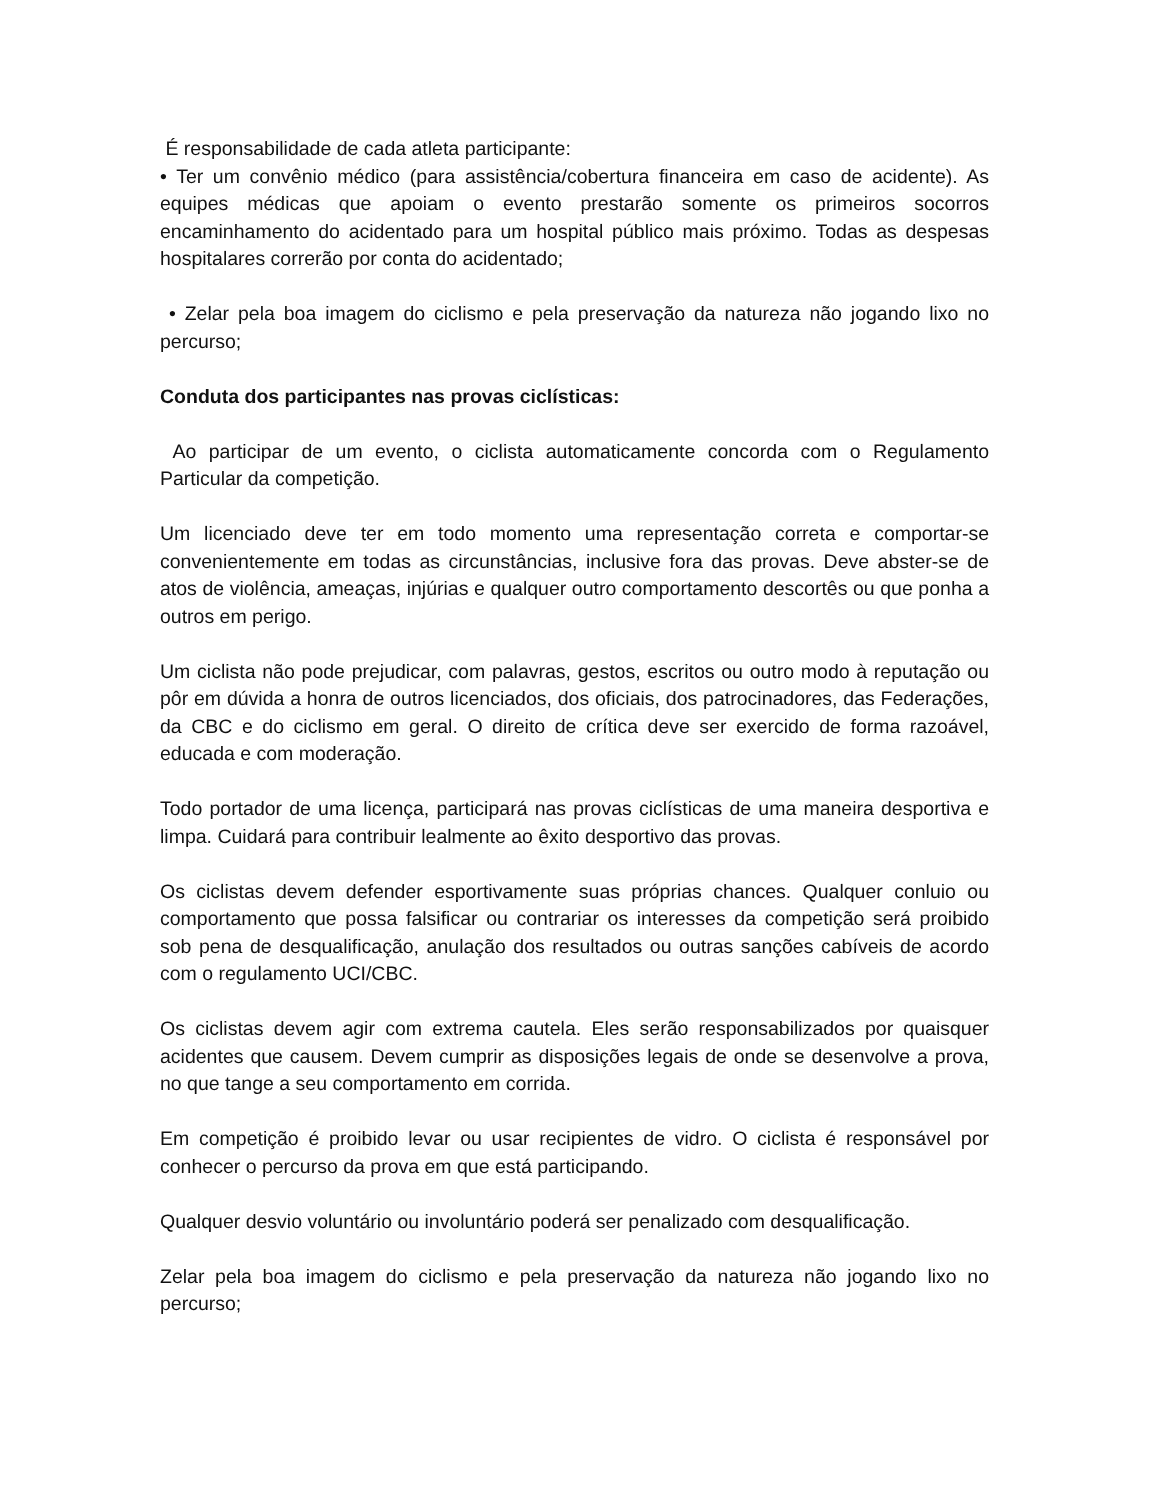É responsabilidade de cada atleta participante:
• Ter um convênio médico (para assistência/cobertura financeira em caso de acidente). As equipes médicas que apoiam o evento prestarão somente os primeiros socorros encaminhamento do acidentado para um hospital público mais próximo. Todas as despesas hospitalares correrão por conta do acidentado;
• Zelar pela boa imagem do ciclismo e pela preservação da natureza não jogando lixo no percurso;
Conduta dos participantes nas provas ciclísticas:
Ao participar de um evento, o ciclista automaticamente concorda com o Regulamento Particular da competição.
Um licenciado deve ter em todo momento uma representação correta e comportar-se convenientemente em todas as circunstâncias, inclusive fora das provas. Deve abster-se de atos de violência, ameaças, injúrias e qualquer outro comportamento descortês ou que ponha a outros em perigo.
Um ciclista não pode prejudicar, com palavras, gestos, escritos ou outro modo à reputação ou pôr em dúvida a honra de outros licenciados, dos oficiais, dos patrocinadores, das Federações, da CBC e do ciclismo em geral. O direito de crítica deve ser exercido de forma razoável, educada e com moderação.
Todo portador de uma licença, participará nas provas ciclísticas de uma maneira desportiva e limpa. Cuidará para contribuir lealmente ao êxito desportivo das provas.
Os ciclistas devem defender esportivamente suas próprias chances. Qualquer conluio ou comportamento que possa falsificar ou contrariar os interesses da competição será proibido sob pena de desqualificação, anulação dos resultados ou outras sanções cabíveis de acordo com o regulamento UCI/CBC.
Os ciclistas devem agir com extrema cautela. Eles serão responsabilizados por quaisquer acidentes que causem. Devem cumprir as disposições legais de onde se desenvolve a prova, no que tange a seu comportamento em corrida.
Em competição é proibido levar ou usar recipientes de vidro. O ciclista é responsável por conhecer o percurso da prova em que está participando.
Qualquer desvio voluntário ou involuntário poderá ser penalizado com desqualificação.
Zelar pela boa imagem do ciclismo e pela preservação da natureza não jogando lixo no percurso;